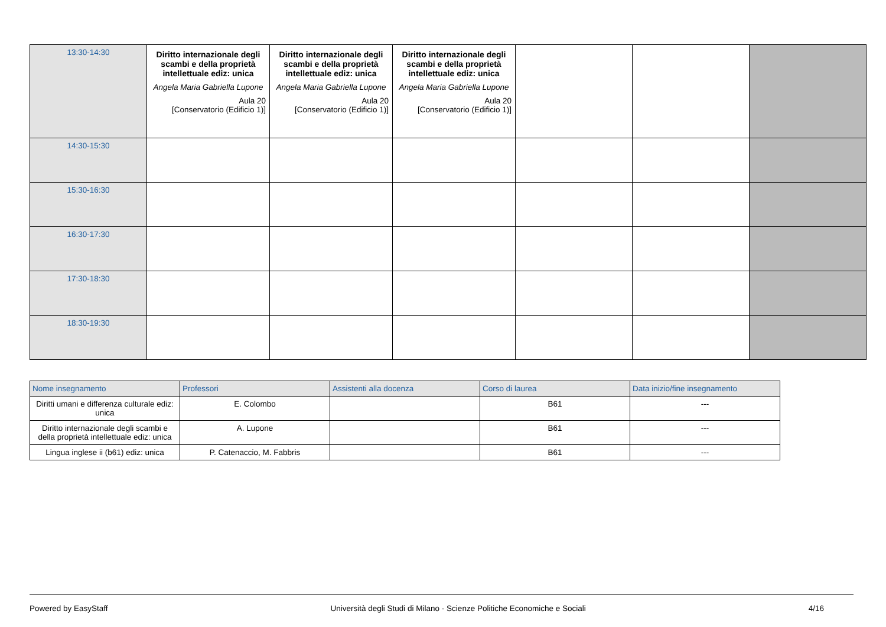| 13:30-14:30 | Diritto internazionale degli scambi e della proprietà intellettuale ediz: unica Angela Maria Gabriella Lupone Aula 20 [Conservatorio (Edificio 1)] | Diritto internazionale degli scambi e della proprietà intellettuale ediz: unica Angela Maria Gabriella Lupone Aula 20 [Conservatorio (Edificio 1)] | Diritto internazionale degli scambi e della proprietà intellettuale ediz: unica Angela Maria Gabriella Lupone Aula 20 [Conservatorio (Edificio 1)] | | | |
| 14:30-15:30 | | | | | | |
| 15:30-16:30 | | | | | | |
| 16:30-17:30 | | | | | | |
| 17:30-18:30 | | | | | | |
| 18:30-19:30 | | | | | | |
| Nome insegnamento | Professori | Assistenti alla docenza | Corso di laurea | Data inizio/fine insegnamento |
| --- | --- | --- | --- | --- |
| Diritti umani e differenza culturale ediz: unica | E. Colombo | | B61 | --- |
| Diritto internazionale degli scambi e della proprietà intellettuale ediz: unica | A. Lupone | | B61 | --- |
| Lingua inglese ii (b61) ediz: unica | P. Catenaccio, M. Fabbris | | B61 | --- |
Powered by EasyStaff Università degli Studi di Milano - Scienze Politiche Economiche e Sociali 4/16